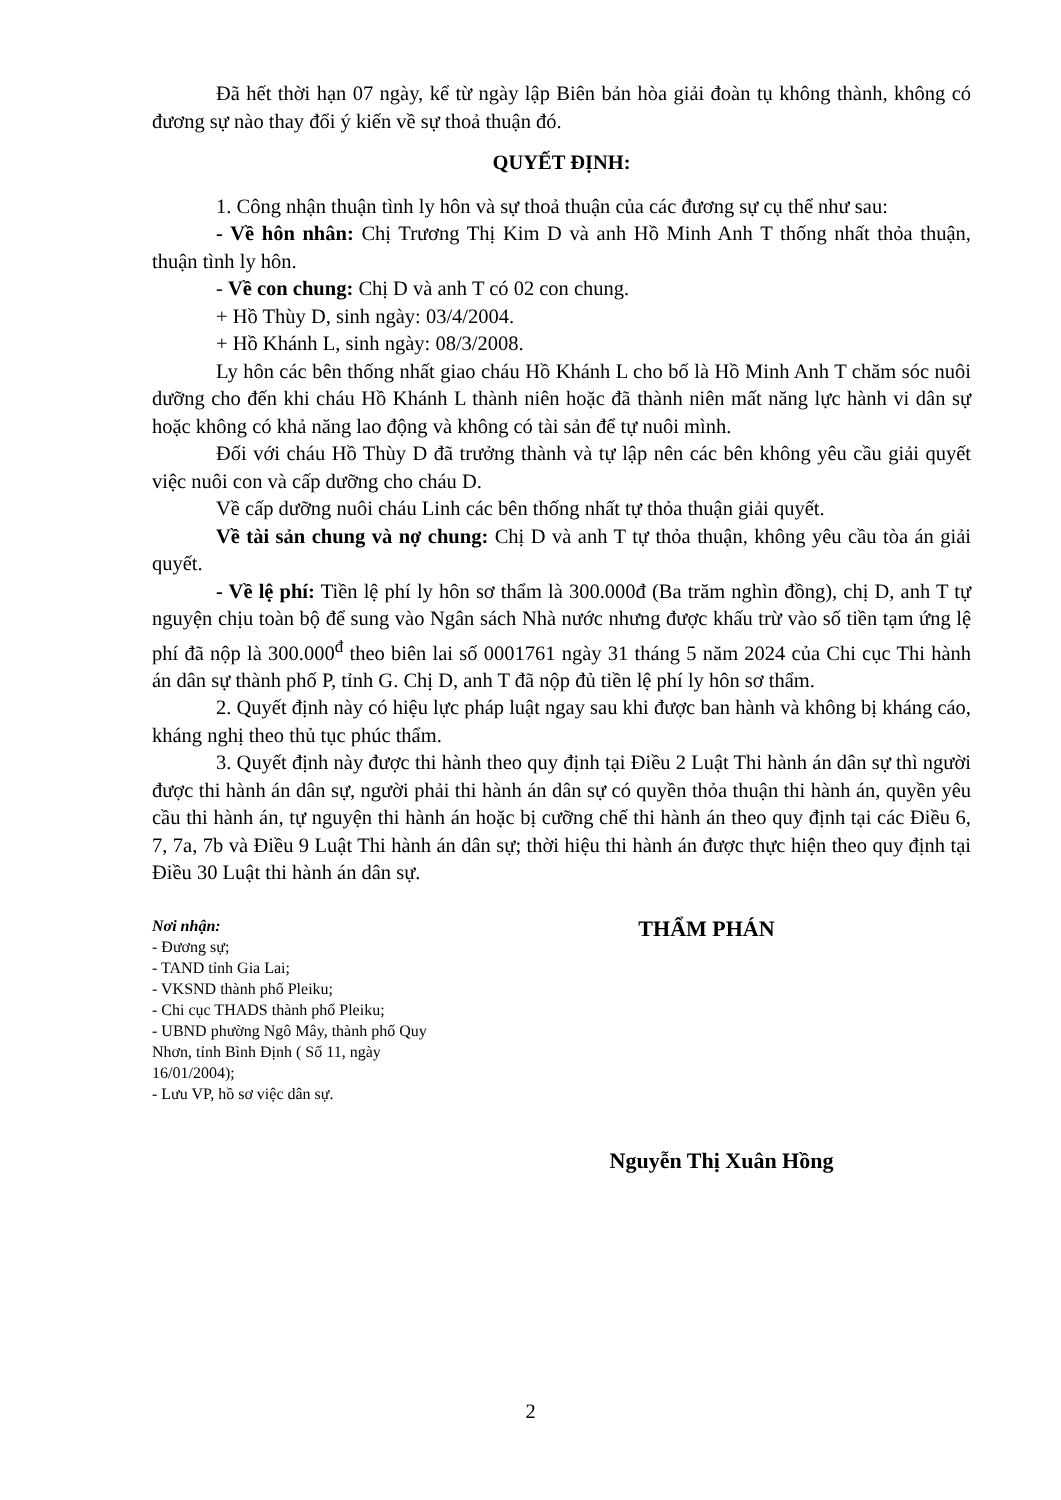Đã hết thời hạn 07 ngày, kể từ ngày lập Biên bản hòa giải đoàn tụ không thành, không có đương sự nào thay đổi ý kiến về sự thoả thuận đó.
QUYẾT ĐỊNH:
1. Công nhận thuận tình ly hôn và sự thoả thuận của các đương sự cụ thể như sau:
- Về hôn nhân: Chị Trương Thị Kim D và anh Hồ Minh Anh T thống nhất thỏa thuận, thuận tình ly hôn.
- Về con chung: Chị D và anh T có 02 con chung.
+ Hồ Thùy D, sinh ngày: 03/4/2004.
+ Hồ Khánh L, sinh ngày: 08/3/2008.
Ly hôn các bên thống nhất giao cháu Hồ Khánh L cho bố là Hồ Minh Anh T chăm sóc nuôi dưỡng cho đến khi cháu Hồ Khánh L thành niên hoặc đã thành niên mất năng lực hành vi dân sự hoặc không có khả năng lao động và không có tài sản để tự nuôi mình.
Đối với cháu Hồ Thùy D đã trưởng thành và tự lập nên các bên không yêu cầu giải quyết việc nuôi con và cấp dưỡng cho cháu D.
Về cấp dưỡng nuôi cháu Linh các bên thống nhất tự thỏa thuận giải quyết.
Về tài sản chung và nợ chung: Chị D và anh T tự thỏa thuận, không yêu cầu tòa án giải quyết.
- Về lệ phí: Tiền lệ phí ly hôn sơ thẩm là 300.000đ (Ba trăm nghìn đồng), chị D, anh T tự nguyện chịu toàn bộ để sung vào Ngân sách Nhà nước nhưng được khấu trừ vào số tiền tạm ứng lệ phí đã nộp là 300.000<sup>đ</sup> theo biên lai số 0001761 ngày 31 tháng 5 năm 2024 của Chi cục Thi hành án dân sự thành phố P, tỉnh G. Chị D, anh T đã nộp đủ tiền lệ phí ly hôn sơ thẩm.
2. Quyết định này có hiệu lực pháp luật ngay sau khi được ban hành và không bị kháng cáo, kháng nghị theo thủ tục phúc thẩm.
3. Quyết định này được thi hành theo quy định tại Điều 2 Luật Thi hành án dân sự thì người được thi hành án dân sự, người phải thi hành án dân sự có quyền thỏa thuận thi hành án, quyền yêu cầu thi hành án, tự nguyện thi hành án hoặc bị cưỡng chế thi hành án theo quy định tại các Điều 6, 7, 7a, 7b và Điều 9 Luật Thi hành án dân sự; thời hiệu thi hành án được thực hiện theo quy định tại Điều 30 Luật thi hành án dân sự.
Nơi nhận:
- Đương sự;
- TAND tỉnh Gia Lai;
- VKSND thành phố Pleiku;
- Chi cục THADS thành phố Pleiku;
- UBND phường Ngô Mây, thành phố Quy Nhơn, tỉnh Bình Định ( Số 11, ngày 16/01/2004);
- Lưu VP, hồ sơ việc dân sự.
THẨM PHÁN
Nguyễn Thị Xuân Hồng
2